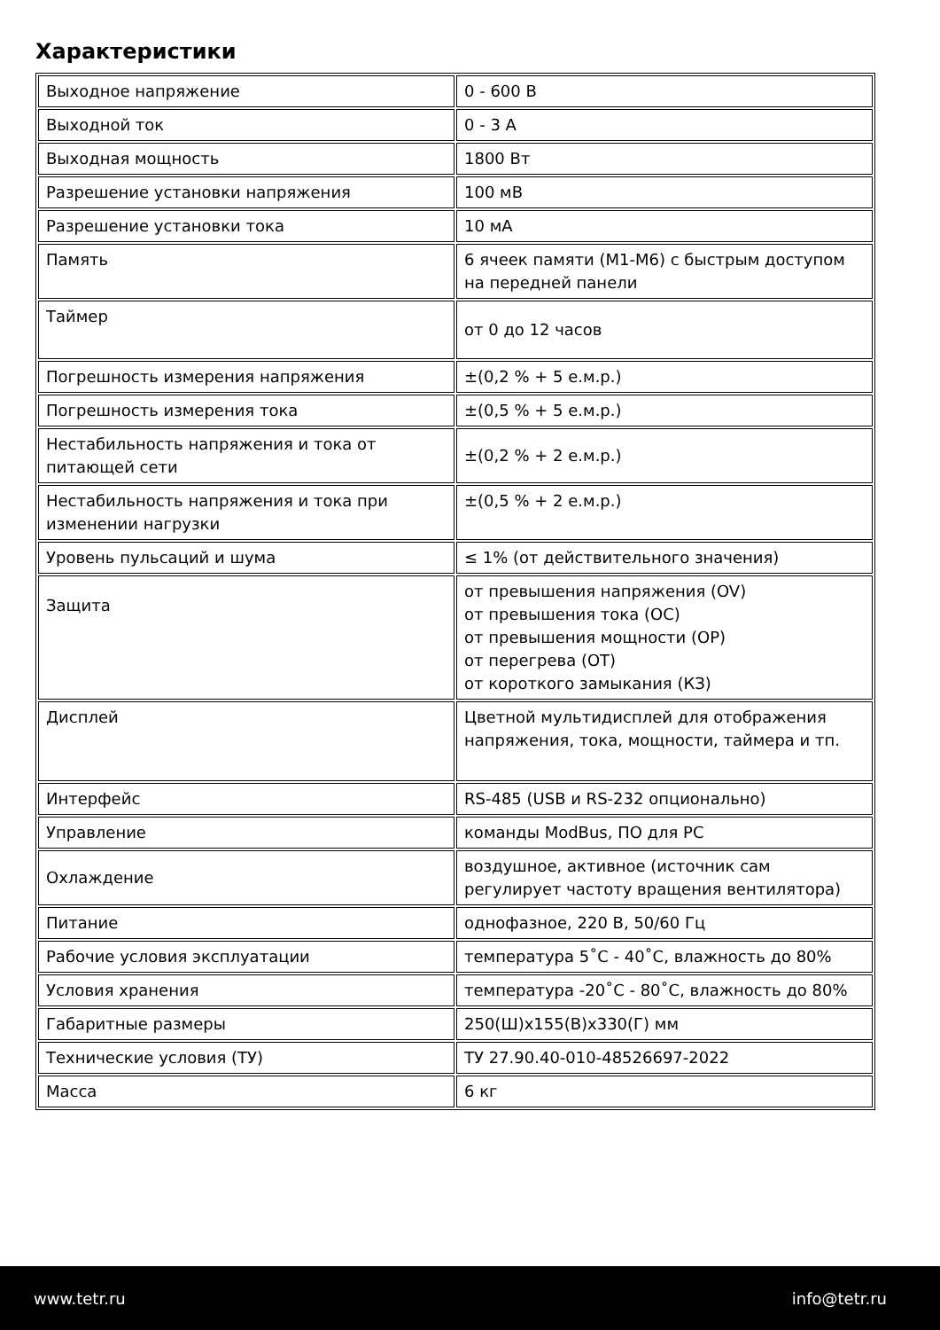Характеристики
| Выходное напряжение | 0 - 600 В |
| Выходной ток | 0 - 3 А |
| Выходная мощность | 1800 Вт |
| Разрешение установки напряжения | 100 мВ |
| Разрешение установки тока | 10 мА |
| Память | 6 ячеек памяти (M1-M6) с быстрым доступом на передней панели |
| Таймер | от 0 до 12 часов |
| Погрешность измерения напряжения | ±(0,2 % + 5 е.м.р.) |
| Погрешность измерения тока | ±(0,5 % + 5 е.м.р.) |
| Нестабильность напряжения и тока от питающей сети | ±(0,2 % + 2 е.м.р.) |
| Нестабильность напряжения и тока при изменении нагрузки | ±(0,5 % + 2 е.м.р.) |
| Уровень пульсаций и шума | ≤ 1% (от действительного значения) |
| Защита | от превышения напряжения (OV) от превышения тока (OC) от превышения мощности (OP) от перегрева (OT) от короткого замыкания (КЗ) |
| Дисплей | Цветной мультидисплей для отображения напряжения, тока, мощности, таймера и тп. |
| Интерфейс | RS-485 (USB и RS-232 опционально) |
| Управление | команды ModBus, ПО для PC |
| Охлаждение | воздушное, активное (источник сам регулирует частоту вращения вентилятора) |
| Питание | однофазное, 220 В, 50/60 Гц |
| Рабочие условия эксплуатации | температура 5˚С - 40˚С, влажность до 80% |
| Условия хранения | температура -20˚С - 80˚С, влажность до 80% |
| Габаритные размеры | 250(Ш)х155(В)х330(Г) мм |
| Технические условия (ТУ) | ТУ 27.90.40-010-48526697-2022 |
| Масса | 6 кг |
www.tetr.ru info@tetr.ru